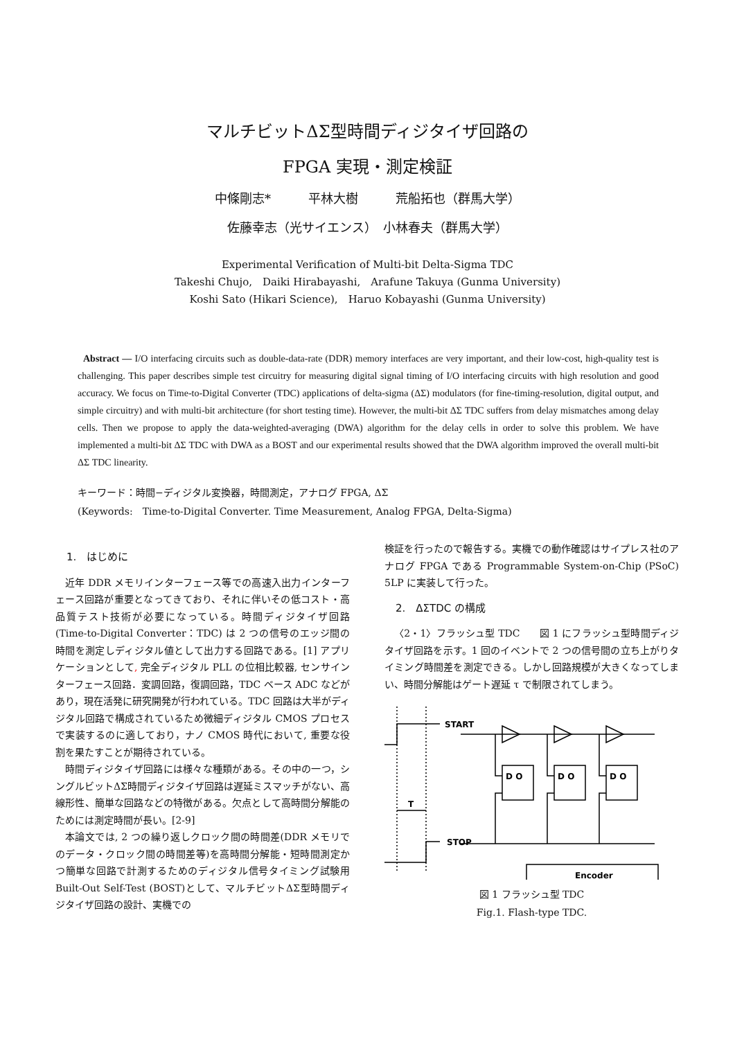マルチビットΔΣ型時間ディジタイザ回路の
FPGA 実現・測定検証
中條剛志*　　　平林大樹　　　荒船拓也（群馬大学）
佐藤幸志（光サイエンス）　小林春夫（群馬大学）
Experimental Verification of Multi-bit Delta-Sigma TDC
Takeshi Chujo,　Daiki Hirabayashi,　Arafune Takuya (Gunma University)
Koshi Sato (Hikari Science),　Haruo Kobayashi (Gunma University)
Abstract — I/O interfacing circuits such as double-data-rate (DDR) memory interfaces are very important, and their low-cost, high-quality test is challenging. This paper describes simple test circuitry for measuring digital signal timing of I/O interfacing circuits with high resolution and good accuracy. We focus on Time-to-Digital Converter (TDC) applications of delta-sigma (ΔΣ) modulators (for fine-timing-resolution, digital output, and simple circuitry) and with multi-bit architecture (for short testing time). However, the multi-bit ΔΣ TDC suffers from delay mismatches among delay cells. Then we propose to apply the data-weighted-averaging (DWA) algorithm for the delay cells in order to solve this problem. We have implemented a multi-bit ΔΣ TDC with DWA as a BOST and our experimental results showed that the DWA algorithm improved the overall multi-bit ΔΣ TDC linearity.
キーワード：時間−ディジタル変換器，時間測定，アナログ FPGA, ΔΣ
(Keywords:　Time-to-Digital Converter. Time Measurement, Analog FPGA, Delta-Sigma)
1.　はじめに
近年 DDR メモリインターフェース等での高速入出力インターフェース回路が重要となってきており、それに伴いその低コスト・高品質テスト技術が必要になっている。時間ディジタイザ回路　(Time-to-Digital Converter：TDC) は 2 つの信号のエッジ間の時間を測定しディジタル値として出力する回路である。[1] アプリケーションとして, 完全ディジタル PLL の位相比較器, センサインターフェース回路．変調回路，復調回路，TDC ベース ADC などがあり，現在活発に研究開発が行われている。TDC 回路は大半がディジタル回路で構成されているため微細ディジタル CMOS プロセスで実装するのに適しており，ナノ CMOS 時代において, 重要な役割を果たすことが期待されている。
時間ディジタイザ回路には様々な種類がある。その中の一つ，シングルビットΔΣ時間ディジタイザ回路は遅延ミスマッチがない、高線形性、簡単な回路などの特徴がある。欠点として高時間分解能のためには測定時間が長い。[2-9]
本論文では, 2 つの繰り返しクロック間の時間差(DDR メモリでのデータ・クロック間の時間差等)を高時間分解能・短時間測定かつ簡単な回路で計測するためのディジタル信号タイミング試験用 Built-Out Self-Test (BOST)として、マルチビットΔΣ型時間ディジタイザ回路の設計、実機での
検証を行ったので報告する。実機での動作確認はサイプレス社のアナログ FPGA である Programmable System-on-Chip (PSoC) 5LP に実装して行った。
2.　ΔΣTDC の構成
〈2・1〉フラッシュ型 TDC　　図 1 にフラッシュ型時間ディジタイザ回路を示す。1 回のイベントで 2 つの信号間の立ち上がりタイミング時間差を測定できる。しかし回路規模が大きくなってしまい、時間分解能はゲート遅延 τ で制限されてしまう。
START
STOP
T
D O
D O
D O
Encoder
図 1 フラッシュ型 TDC
Fig.1. Flash-type TDC.